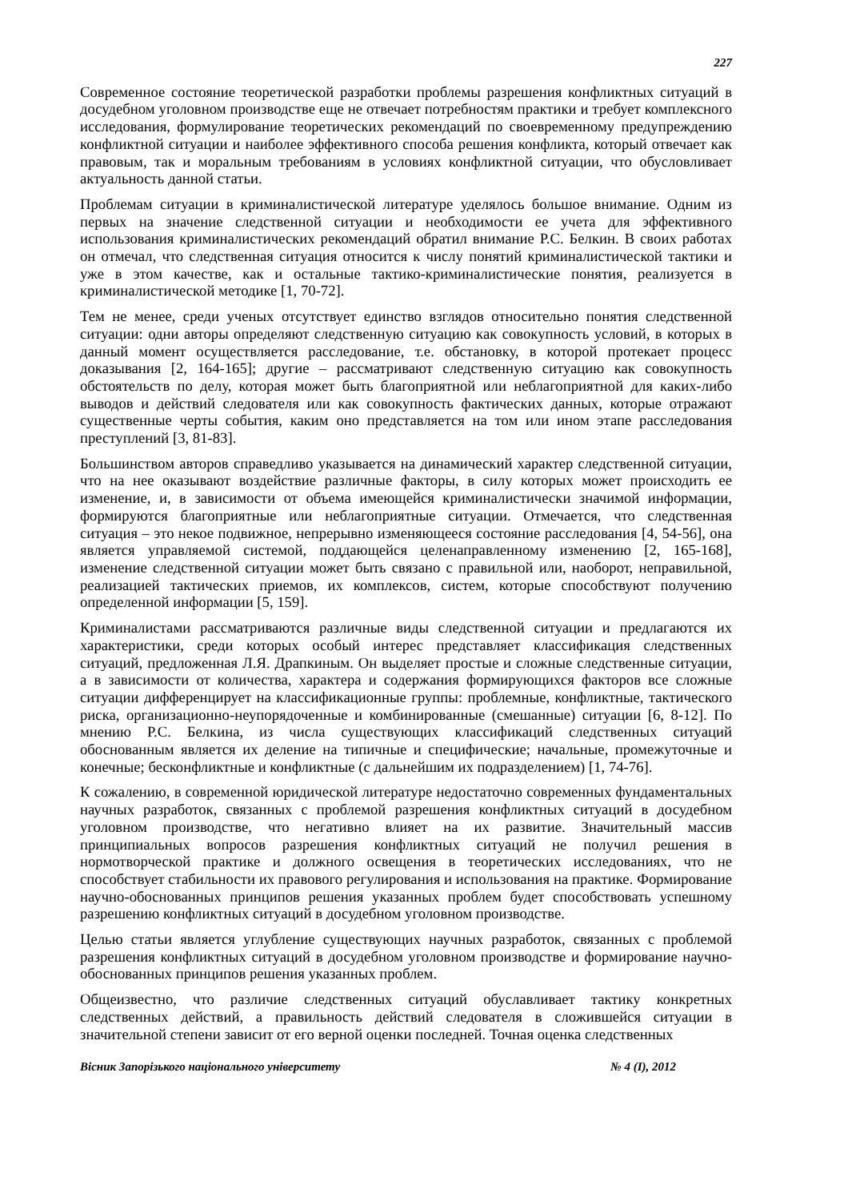227
Современное состояние теоретической разработки проблемы разрешения конфликтных ситуаций в досудебном уголовном производстве еще не отвечает потребностям практики и требует комплексного исследования, формулирование теоретических рекомендаций по своевременному предупреждению конфликтной ситуации и наиболее эффективного способа решения конфликта, который отвечает как правовым, так и моральным требованиям в условиях конфликтной ситуации, что обусловливает актуальность данной статьи.
Проблемам ситуации в криминалистической литературе уделялось большое внимание. Одним из первых на значение следственной ситуации и необходимости ее учета для эффективного использования криминалистических рекомендаций обратил внимание Р.С. Белкин. В своих работах он отмечал, что следственная ситуация относится к числу понятий криминалистической тактики и уже в этом качестве, как и остальные тактико-криминалистические понятия, реализуется в криминалистической методике [1, 70-72].
Тем не менее, среди ученых отсутствует единство взглядов относительно понятия следственной ситуации: одни авторы определяют следственную ситуацию как совокупность условий, в которых в данный момент осуществляется расследование, т.е. обстановку, в которой протекает процесс доказывания [2, 164-165]; другие – рассматривают следственную ситуацию как совокупность обстоятельств по делу, которая может быть благоприятной или неблагоприятной для каких-либо выводов и действий следователя или как совокупность фактических данных, которые отражают существенные черты события, каким оно представляется на том или ином этапе расследования преступлений [3, 81-83].
Большинством авторов справедливо указывается на динамический характер следственной ситуации, что на нее оказывают воздействие различные факторы, в силу которых может происходить ее изменение, и, в зависимости от объема имеющейся криминалистически значимой информации, формируются благоприятные или неблагоприятные ситуации. Отмечается, что следственная ситуация – это некое подвижное, непрерывно изменяющееся состояние расследования [4, 54-56], она является управляемой системой, поддающейся целенаправленному изменению [2, 165-168], изменение следственной ситуации может быть связано с правильной или, наоборот, неправильной, реализацией тактических приемов, их комплексов, систем, которые способствуют получению определенной информации [5, 159].
Криминалистами рассматриваются различные виды следственной ситуации и предлагаются их характеристики, среди которых особый интерес представляет классификация следственных ситуаций, предложенная Л.Я. Драпкиным. Он выделяет простые и сложные следственные ситуации, а в зависимости от количества, характера и содержания формирующихся факторов все сложные ситуации дифференцирует на классификационные группы: проблемные, конфликтные, тактического риска, организационно-неупорядоченные и комбинированные (смешанные) ситуации [6, 8-12]. По мнению Р.С. Белкина, из числа существующих классификаций следственных ситуаций обоснованным является их деление на типичные и специфические; начальные, промежуточные и конечные; бесконфликтные и конфликтные (с дальнейшим их подразделением) [1, 74-76].
К сожалению, в современной юридической литературе недостаточно современных фундаментальных научных разработок, связанных с проблемой разрешения конфликтных ситуаций в досудебном уголовном производстве, что негативно влияет на их развитие. Значительный массив принципиальных вопросов разрешения конфликтных ситуаций не получил решения в нормотворческой практике и должного освещения в теоретических исследованиях, что не способствует стабильности их правового регулирования и использования на практике. Формирование научно-обоснованных принципов решения указанных проблем будет способствовать успешному разрешению конфликтных ситуаций в досудебном уголовном производстве.
Целью статьи является углубление существующих научных разработок, связанных с проблемой разрешения конфликтных ситуаций в досудебном уголовном производстве и формирование научно-обоснованных принципов решения указанных проблем.
Общеизвестно, что различие следственных ситуаций обуславливает тактику конкретных следственных действий, а правильность действий следователя в сложившейся ситуации в значительной степени зависит от его верной оценки последней. Точная оценка следственных
Вісник Запорізького національного університету № 4 (I), 2012